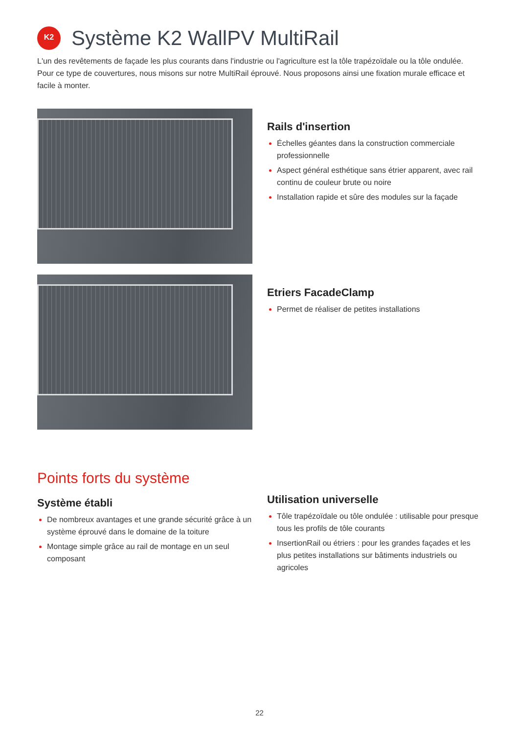K2
Système K2 WallPV MultiRail
L'un des revêtements de façade les plus courants dans l'industrie ou l'agriculture est la tôle trapézoïdale ou la tôle ondulée. Pour ce type de couvertures, nous misons sur notre MultiRail éprouvé. Nous proposons ainsi une fixation murale efficace et facile à monter.
Rails d'insertion
Échelles géantes dans la construction commerciale professionnelle
Aspect général esthétique sans étrier apparent, avec rail continu de couleur brute ou noire
Installation rapide et sûre des modules sur la façade
Etriers FacadeClamp
Permet de réaliser de petites installations
Points forts du système
Système établi
De nombreux avantages et une grande sécurité grâce à un système éprouvé dans le domaine de la toiture
Montage simple grâce au rail de montage en un seul composant
Utilisation universelle
Tôle trapézoïdale ou tôle ondulée : utilisable pour presque tous les profils de tôle courants
InsertionRail ou étriers : pour les grandes façades et les plus petites installations sur bâtiments industriels ou agricoles
22